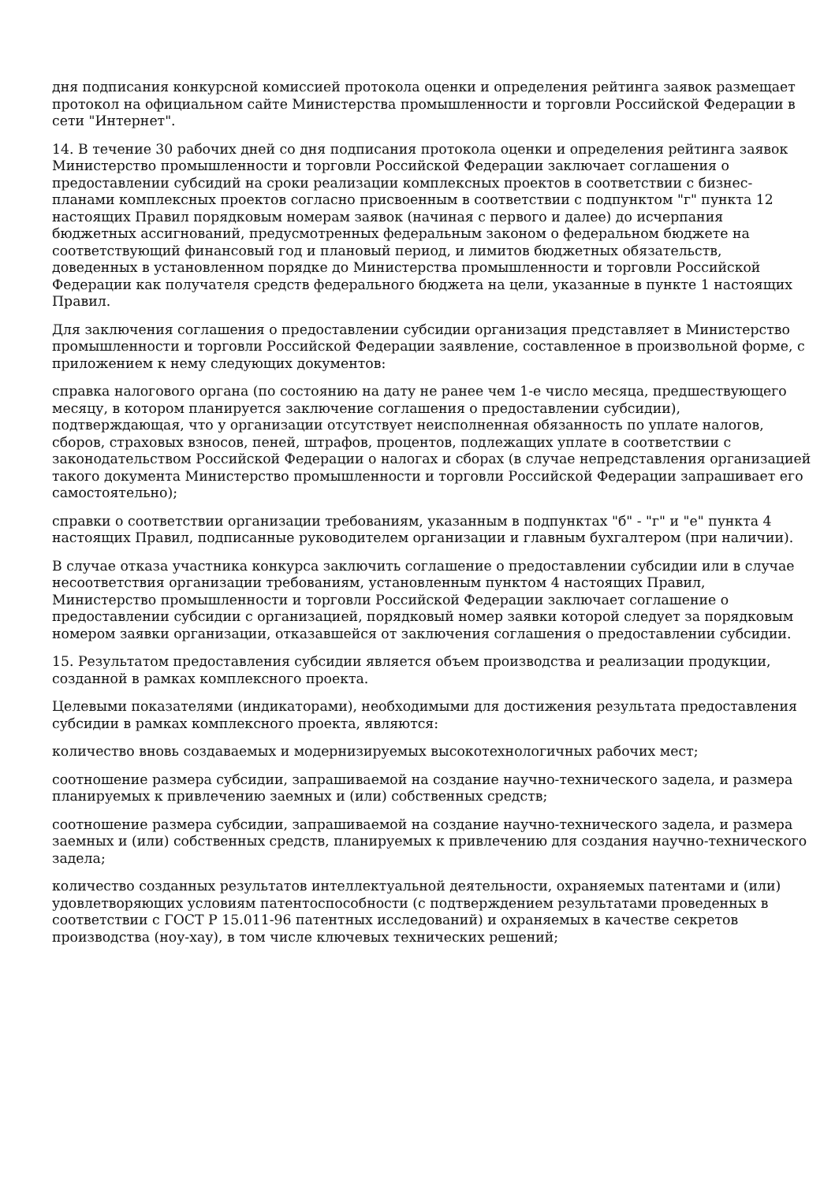дня подписания конкурсной комиссией протокола оценки и определения рейтинга заявок размещает протокол на официальном сайте Министерства промышленности и торговли Российской Федерации в сети "Интернет".
14. В течение 30 рабочих дней со дня подписания протокола оценки и определения рейтинга заявок Министерство промышленности и торговли Российской Федерации заключает соглашения о предоставлении субсидий на сроки реализации комплексных проектов в соответствии с бизнес-планами комплексных проектов согласно присвоенным в соответствии с подпунктом "г" пункта 12 настоящих Правил порядковым номерам заявок (начиная с первого и далее) до исчерпания бюджетных ассигнований, предусмотренных федеральным законом о федеральном бюджете на соответствующий финансовый год и плановый период, и лимитов бюджетных обязательств, доведенных в установленном порядке до Министерства промышленности и торговли Российской Федерации как получателя средств федерального бюджета на цели, указанные в пункте 1 настоящих Правил.
Для заключения соглашения о предоставлении субсидии организация представляет в Министерство промышленности и торговли Российской Федерации заявление, составленное в произвольной форме, с приложением к нему следующих документов:
справка налогового органа (по состоянию на дату не ранее чем 1-е число месяца, предшествующего месяцу, в котором планируется заключение соглашения о предоставлении субсидии), подтверждающая, что у организации отсутствует неисполненная обязанность по уплате налогов, сборов, страховых взносов, пеней, штрафов, процентов, подлежащих уплате в соответствии с законодательством Российской Федерации о налогах и сборах (в случае непредставления организацией такого документа Министерство промышленности и торговли Российской Федерации запрашивает его самостоятельно);
справки о соответствии организации требованиям, указанным в подпунктах "б" - "г" и "е" пункта 4 настоящих Правил, подписанные руководителем организации и главным бухгалтером (при наличии).
В случае отказа участника конкурса заключить соглашение о предоставлении субсидии или в случае несоответствия организации требованиям, установленным пунктом 4 настоящих Правил, Министерство промышленности и торговли Российской Федерации заключает соглашение о предоставлении субсидии с организацией, порядковый номер заявки которой следует за порядковым номером заявки организации, отказавшейся от заключения соглашения о предоставлении субсидии.
15. Результатом предоставления субсидии является объем производства и реализации продукции, созданной в рамках комплексного проекта.
Целевыми показателями (индикаторами), необходимыми для достижения результата предоставления субсидии в рамках комплексного проекта, являются:
количество вновь создаваемых и модернизируемых высокотехнологичных рабочих мест;
соотношение размера субсидии, запрашиваемой на создание научно-технического задела, и размера планируемых к привлечению заемных и (или) собственных средств;
соотношение размера субсидии, запрашиваемой на создание научно-технического задела, и размера заемных и (или) собственных средств, планируемых к привлечению для создания научно-технического задела;
количество созданных результатов интеллектуальной деятельности, охраняемых патентами и (или) удовлетворяющих условиям патентоспособности (с подтверждением результатами проведенных в соответствии с ГОСТ Р 15.011-96 патентных исследований) и охраняемых в качестве секретов производства (ноу-хау), в том числе ключевых технических решений;